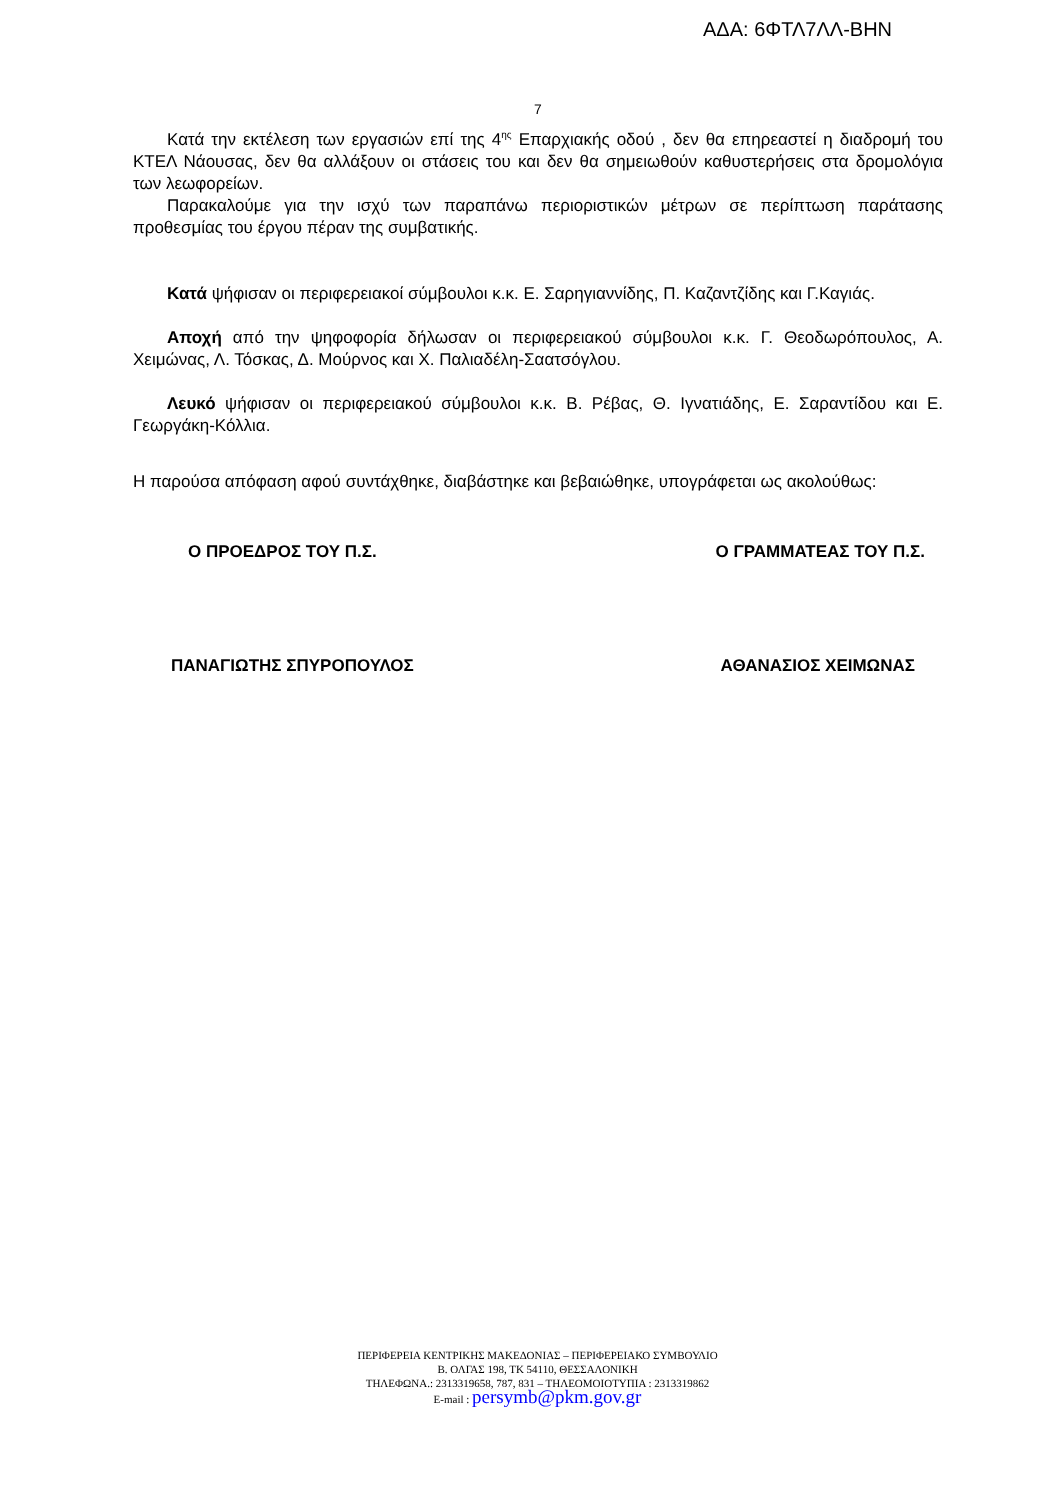ΑΔΑ: 6ΦΤΛ7ΛΛ-ΒΗΝ
7
Κατά την εκτέλεση των εργασιών επί της 4<sup>ης</sup> Επαρχιακής οδού , δεν θα επηρεαστεί η διαδρομή του ΚΤΕΛ Νάουσας, δεν θα αλλάξουν οι στάσεις του και δεν θα σημειωθούν καθυστερήσεις στα δρομολόγια των λεωφορείων.
Παρακαλούμε για την ισχύ των παραπάνω περιοριστικών μέτρων σε περίπτωση παράτασης προθεσμίας του έργου πέραν της συμβατικής.
Κατά ψήφισαν οι περιφερειακοί σύμβουλοι κ.κ. Ε. Σαρηγιαννίδης, Π. Καζαντζίδης και Γ.Καγιάς.
Αποχή από την ψηφοφορία δήλωσαν οι περιφερειακού σύμβουλοι κ.κ. Γ. Θεοδωρόπουλος, Α. Χειμώνας, Λ. Τόσκας, Δ. Μούρνος και Χ. Παλιαδέλη-Σαατσόγλου.
Λευκό ψήφισαν οι περιφερειακού σύμβουλοι κ.κ. Β. Ρέβας, Θ. Ιγνατιάδης, Ε. Σαραντίδου και Ε. Γεωργάκη-Κόλλια.
Η παρούσα απόφαση αφού συντάχθηκε, διαβάστηκε και βεβαιώθηκε, υπογράφεται ως ακολούθως:
Ο ΠΡΟΕΔΡΟΣ ΤΟΥ Π.Σ. Ο ΓΡΑΜΜΑΤΕΑΣ ΤΟΥ Π.Σ.
ΠΑΝΑΓΙΩΤΗΣ ΣΠΥΡΟΠΟΥΛΟΣ ΑΘΑΝΑΣΙΟΣ ΧΕΙΜΩΝΑΣ
ΠΕΡΙΦΕΡΕΙΑ ΚΕΝΤΡΙΚΗΣ ΜΑΚΕΔΟΝΙΑΣ – ΠΕΡΙΦΕΡΕΙΑΚΟ ΣΥΜΒΟΥΛΙΟ
Β. ΟΛΓΑΣ 198, ΤΚ 54110, ΘΕΣΣΑΛΟΝΙΚΗ
ΤΗΛΕΦΩΝΑ.: 2313319658, 787, 831 – ΤΗΛΕΟΜΟΙΟΤΥΠΙΑ : 2313319862
E-mail : persymb@pkm.gov.gr